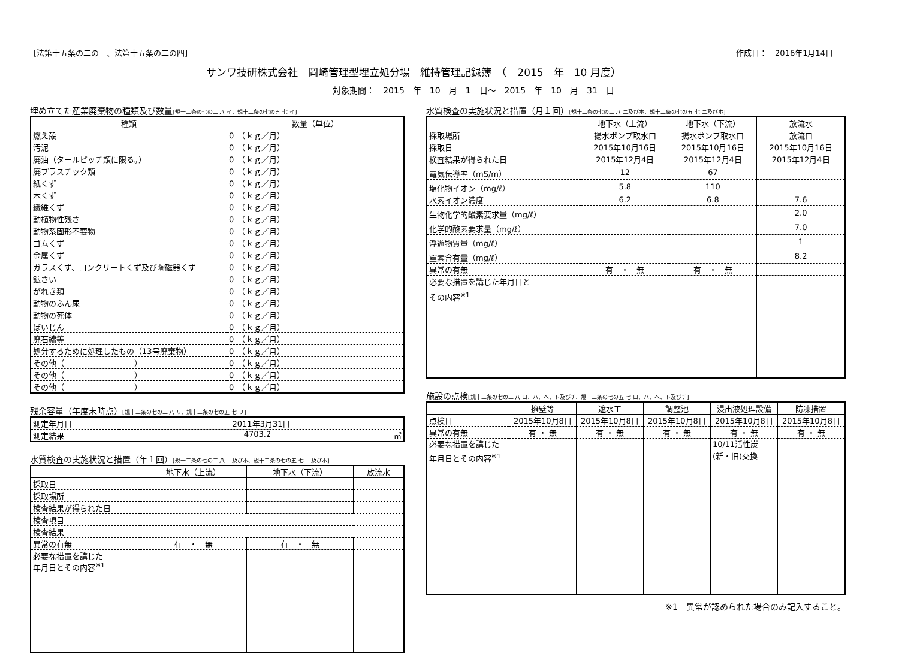[法第十五条の二の三、法第十五条の二の四] 作成日：　2016年1月14日
サンワ技研株式会社　岡崎管理型埋立処分場　維持管理記録簿　（　2015　年　10 月度）
対象期間：　2015　年　10　月　1　日～　2015　年　10　月　31　日
埋め立てた産業廃棄物の種類及び数量[規十二条の七の二 八 イ、規十二条の七の五 七 イ]
| 種類 | 数量（単位） |
| --- | --- |
| 燃え殻 | 0 （ｋｇ／月） |
| 汚泥 | 0 （ｋｇ／月） |
| 廃油（タールピッチ類に限る。） | 0 （ｋｇ／月） |
| 廃プラスチック類 | 0 （ｋｇ／月） |
| 紙くず | 0 （ｋｇ／月） |
| 木くず | 0 （ｋｇ／月） |
| 繊維くず | 0 （ｋｇ／月） |
| 動植物性残さ | 0 （ｋｇ／月） |
| 動物系固形不要物 | 0 （ｋｇ／月） |
| ゴムくず | 0 （ｋｇ／月） |
| 金属くず | 0 （ｋｇ／月） |
| ガラスくず、コンクリートくず及び陶磁器くず | 0 （ｋｇ／月） |
| 鉱さい | 0 （ｋｇ／月） |
| がれき類 | 0 （ｋｇ／月） |
| 動物のふん尿 | 0 （ｋｇ／月） |
| 動物の死体 | 0 （ｋｇ／月） |
| ばいじん | 0 （ｋｇ／月） |
| 廃石綿等 | 0 （ｋｇ／月） |
| 処分するために処理したもの（13号廃棄物） | 0 （ｋｇ／月） |
| その他（ ） | 0 （ｋｇ／月） |
| その他（ ） | 0 （ｋｇ／月） |
| その他（ ） | 0 （ｋｇ／月） |
残余容量（年度末時点）[規十二条の七の二 八 リ、規十二条の七の五 七 リ]
| 測定年月日 | 2011年3月31日 |
| 測定結果 | 4703.2 ㎥ |
水質検査の実施状況と措置（年１回）[規十二条の七の二 八 ニ及びホ、規十二条の七の五 七 ニ及びホ]
| | 地下水（上流） | 地下水（下流） | 放流水 |
| --- | --- | --- | --- |
| 採取日 | | | |
| 採取場所 | | | |
| 検査結果が得られた日 | | | |
| 検査項目 | | | |
| 検査結果 | | | |
| 異常の有無 | 有 ・ 無 | 有 ・ 無 | |
| 必要な措置を講じた 年月日とその内容<sup>※1</sup> | | | |
水質検査の実施状況と措置（月１回）[規十二条の七の二 八 ニ及びホ、規十二条の七の五 七 ニ及びホ]
| | 地下水（上流） | 地下水（下流） | 放流水 |
| --- | --- | --- | --- |
| 採取場所 | 揚水ポンプ取水口 | 揚水ポンプ取水口 | 放流口 |
| 採取日 | 2015年10月16日 | 2015年10月16日 | 2015年10月16日 |
| 検査結果が得られた日 | 2015年12月4日 | 2015年12月4日 | 2015年12月4日 |
| 電気伝導率（mS/m） | 12 | 67 | |
| 塩化物イオン（mg/ℓ） | 5.8 | 110 | |
| 水素イオン濃度 | 6.2 | 6.8 | 7.6 |
| 生物化学的酸素要求量（mg/ℓ） | | | 2.0 |
| 化学的酸素要求量（mg/ℓ） | | | 7.0 |
| 浮遊物質量（mg/ℓ） | | | 1 |
| 窒素含有量（mg/ℓ） | | | 8.2 |
| 異常の有無 | 有 ・ 無 | 有 ・ 無 | |
| 必要な措置を講じた年月日と その内容<sup>※1</sup> | | | |
施設の点検[規十二条の七の二 八 ロ、ハ、ヘ、ト及びチ、規十二条の七の五 七 ロ、ハ、ヘ、ト及びチ]
| | 擁壁等 | 遮水工 | 調整池 | 浸出液処理設備 | 防凍措置 |
| --- | --- | --- | --- | --- | --- |
| 点検日 | 2015年10月8日 | 2015年10月8日 | 2015年10月8日 | 2015年10月8日 | 2015年10月8日 |
| 異常の有無 | 有 ・ 無 | 有 ・ 無 | 有 ・ 無 | 有 ・ 無 | 有 ・ 無 |
| 必要な措置を講じた 年月日とその内容<sup>※1</sup> | | | | 10/11活性炭 (新・旧)交換 | |
※1　異常が認められた場合のみ記入すること。